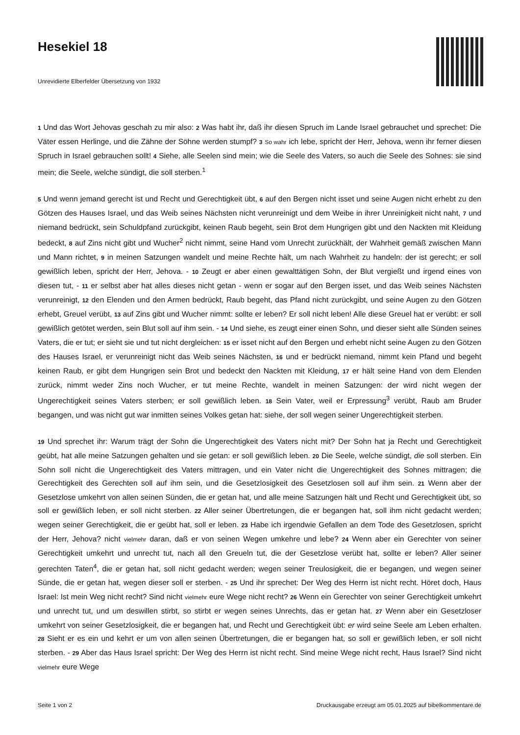Hesekiel 18
Unrevidierte Elberfelder Übersetzung von 1932
1 Und das Wort Jehovas geschah zu mir also: 2 Was habt ihr, daß ihr diesen Spruch im Lande Israel gebrauchet und sprechet: Die Väter essen Herlinge, und die Zähne der Söhne werden stumpf? 3 So wahr ich lebe, spricht der Herr, Jehova, wenn ihr ferner diesen Spruch in Israel gebrauchen sollt! 4 Siehe, alle Seelen sind mein; wie die Seele des Vaters, so auch die Seele des Sohnes: sie sind mein; die Seele, welche sündigt, die soll sterben.<sup>1</sup>
5 Und wenn jemand gerecht ist und Recht und Gerechtigkeit übt, 6 auf den Bergen nicht isset und seine Augen nicht erhebt zu den Götzen des Hauses Israel, und das Weib seines Nächsten nicht verunreinigt und dem Weibe in ihrer Unreinigkeit nicht naht, 7 und niemand bedrückt, sein Schuldpfand zurückgibt, keinen Raub begeht, sein Brot dem Hungrigen gibt und den Nackten mit Kleidung bedeckt, 8 auf Zins nicht gibt und Wucher<sup>2</sup> nicht nimmt, seine Hand vom Unrecht zurückhält, der Wahrheit gemäß zwischen Mann und Mann richtet, 9 in meinen Satzungen wandelt und meine Rechte hält, um nach Wahrheit zu handeln: der ist gerecht; er soll gewißlich leben, spricht der Herr, Jehova. - 10 Zeugt er aber einen gewalttätigen Sohn, der Blut vergießt und irgend eines von diesen tut, - 11 er selbst aber hat alles dieses nicht getan - wenn er sogar auf den Bergen isset, und das Weib seines Nächsten verunreinigt, 12 den Elenden und den Armen bedrückt, Raub begeht, das Pfand nicht zurückgibt, und seine Augen zu den Götzen erhebt, Greuel verübt, 13 auf Zins gibt und Wucher nimmt: sollte er leben? Er soll nicht leben! Alle diese Greuel hat er verübt: er soll gewißlich getötet werden, sein Blut soll auf ihm sein. - 14 Und siehe, es zeugt einer einen Sohn, und dieser sieht alle Sünden seines Vaters, die er tut; er sieht sie und tut nicht dergleichen: 15 er isset nicht auf den Bergen und erhebt nicht seine Augen zu den Götzen des Hauses Israel, er verunreinigt nicht das Weib seines Nächsten, 16 und er bedrückt niemand, nimmt kein Pfand und begeht keinen Raub, er gibt dem Hungrigen sein Brot und bedeckt den Nackten mit Kleidung, 17 er hält seine Hand von dem Elenden zurück, nimmt weder Zins noch Wucher, er tut meine Rechte, wandelt in meinen Satzungen: der wird nicht wegen der Ungerechtigkeit seines Vaters sterben; er soll gewißlich leben. 18 Sein Vater, weil er Erpressung<sup>3</sup> verübt, Raub am Bruder begangen, und was nicht gut war inmitten seines Volkes getan hat: siehe, der soll wegen seiner Ungerechtigkeit sterben.
19 Und sprechet ihr: Warum trägt der Sohn die Ungerechtigkeit des Vaters nicht mit? Der Sohn hat ja Recht und Gerechtigkeit geübt, hat alle meine Satzungen gehalten und sie getan: er soll gewißlich leben. 20 Die Seele, welche sündigt, die soll sterben. Ein Sohn soll nicht die Ungerechtigkeit des Vaters mittragen, und ein Vater nicht die Ungerechtigkeit des Sohnes mittragen; die Gerechtigkeit des Gerechten soll auf ihm sein, und die Gesetzlosigkeit des Gesetzlosen soll auf ihm sein. 21 Wenn aber der Gesetzlose umkehrt von allen seinen Sünden, die er getan hat, und alle meine Satzungen hält und Recht und Gerechtigkeit übt, so soll er gewißlich leben, er soll nicht sterben. 22 Aller seiner Übertretungen, die er begangen hat, soll ihm nicht gedacht werden; wegen seiner Gerechtigkeit, die er geübt hat, soll er leben. 23 Habe ich irgendwie Gefallen an dem Tode des Gesetzlosen, spricht der Herr, Jehova? nicht vielmehr daran, daß er von seinen Wegen umkehre und lebe? 24 Wenn aber ein Gerechter von seiner Gerechtigkeit umkehrt und unrecht tut, nach all den Greueln tut, die der Gesetzlose verübt hat, sollte er leben? Aller seiner gerechten Taten<sup>4</sup>, die er getan hat, soll nicht gedacht werden; wegen seiner Treulosigkeit, die er begangen, und wegen seiner Sünde, die er getan hat, wegen dieser soll er sterben. - 25 Und ihr sprechet: Der Weg des Herrn ist nicht recht. Höret doch, Haus Israel: Ist mein Weg nicht recht? Sind nicht vielmehr eure Wege nicht recht? 26 Wenn ein Gerechter von seiner Gerechtigkeit umkehrt und unrecht tut, und um deswillen stirbt, so stirbt er wegen seines Unrechts, das er getan hat. 27 Wenn aber ein Gesetzloser umkehrt von seiner Gesetzlosigkeit, die er begangen hat, und Recht und Gerechtigkeit übt: er wird seine Seele am Leben erhalten. 28 Sieht er es ein und kehrt er um von allen seinen Übertretungen, die er begangen hat, so soll er gewißlich leben, er soll nicht sterben. - 29 Aber das Haus Israel spricht: Der Weg des Herrn ist nicht recht. Sind meine Wege nicht recht, Haus Israel? Sind nicht vielmehr eure Wege
Seite 1 von 2 Druckausgabe erzeugt am 05.01.2025 auf bibelkommentare.de